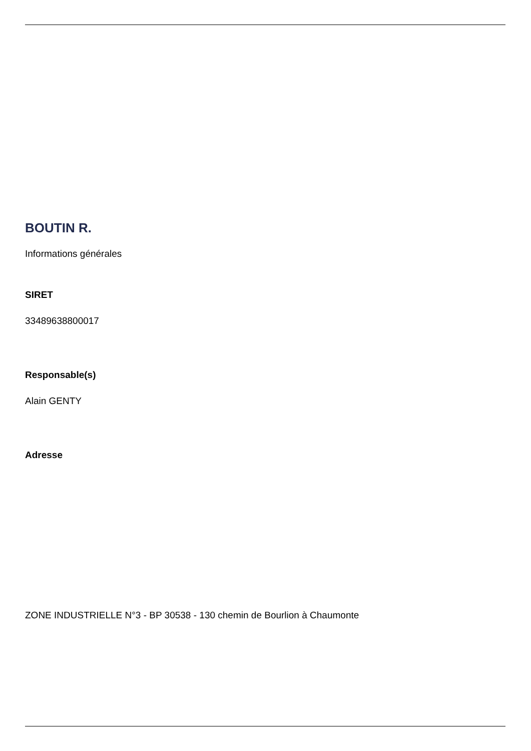BOUTIN R.
Informations générales
SIRET
33489638800017
Responsable(s)
Alain GENTY
Adresse
ZONE INDUSTRIELLE N°3 - BP 30538 - 130 chemin de Bourlion à Chaumonte